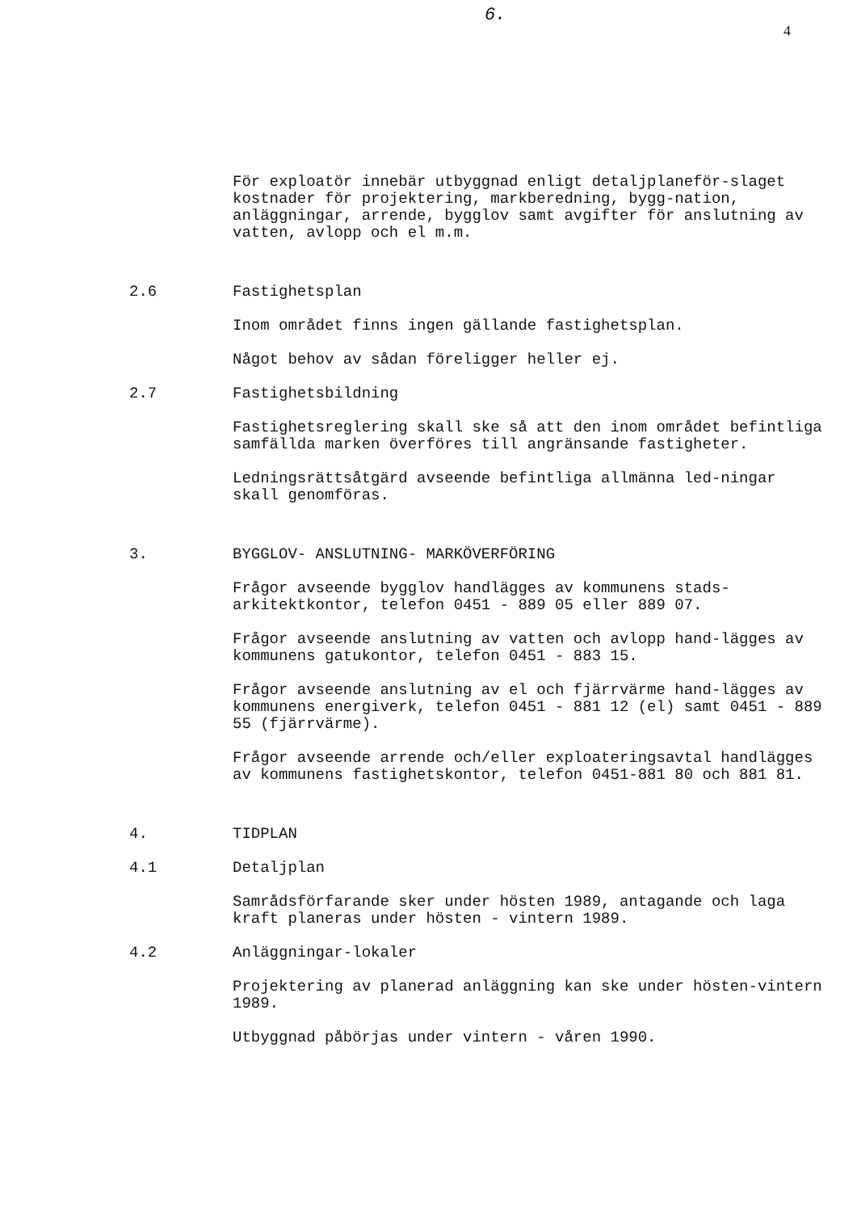6.
4
För exploatör innebär utbyggnad enligt detaljplaneför-slaget kostnader för projektering, markberedning, bygg-nation, anläggningar, arrende, bygglov samt avgifter för anslutning av vatten, avlopp och el m.m.
2.6 Fastighetsplan
Inom området finns ingen gällande fastighetsplan.
Något behov av sådan föreligger heller ej.
2.7 Fastighetsbildning
Fastighetsreglering skall ske så att den inom området befintliga samfällda marken överföres till angränsande fastigheter.
Ledningsrättsåtgärd avseende befintliga allmänna led-ningar skall genomföras.
3. BYGGLOV- ANSLUTNING- MARKÖVERFÖRING
Frågor avseende bygglov handlägges av kommunens stads-arkitektkontor, telefon 0451 - 889 05 eller 889 07.
Frågor avseende anslutning av vatten och avlopp hand-lägges av kommunens gatukontor, telefon 0451 - 883 15.
Frågor avseende anslutning av el och fjärrvärme hand-lägges av kommunens energiverk, telefon 0451 - 881 12 (el) samt 0451 - 889 55 (fjärrvärme).
Frågor avseende arrende och/eller exploateringsavtal handlägges av kommunens fastighetskontor, telefon 0451-881 80 och 881 81.
4. TIDPLAN
4.1 Detaljplan
Samrådsförfarande sker under hösten 1989, antagande och laga kraft planeras under hösten - vintern 1989.
4.2 Anläggningar-lokaler
Projektering av planerad anläggning kan ske under hösten-vintern 1989.
Utbyggnad påbörjas under vintern - våren 1990.